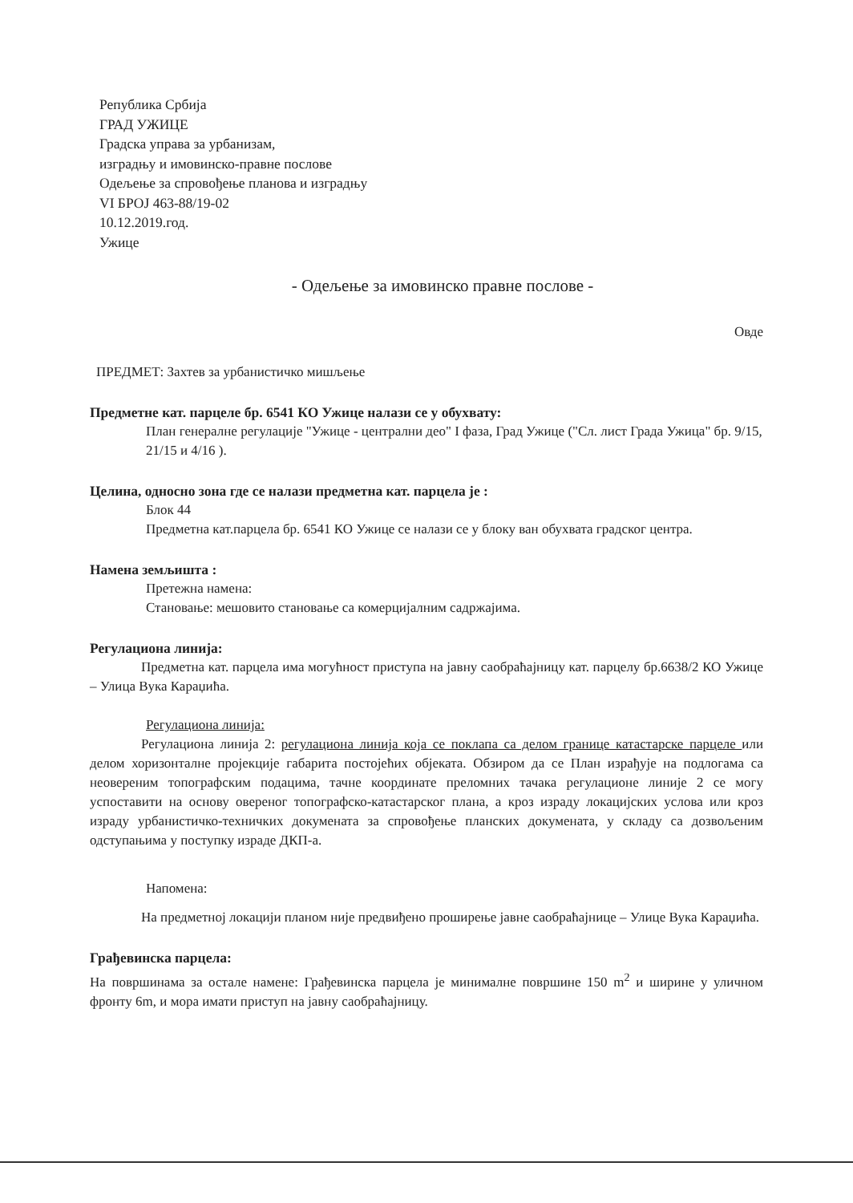Република Србија
ГРАД УЖИЦЕ
Градска управа за урбанизам,
изградњу и имовинско-правне послове
Одељење за спровођење планова и изградњу
VI БРОЈ 463-88/19-02
10.12.2019.год.
Ужице
- Одељење за имовинско правне послове -
Овде
ПРЕДМЕТ: Захтев за урбанистичко мишљење
Предметне кат. парцеле бр. 6541 КО Ужице налази се у обухвату:
План генералне регулације "Ужице - централни део" I фаза, Град Ужице ("Сл. лист Града Ужица" бр. 9/15, 21/15 и 4/16 ).
Целина, односно зона где се налази предметна кат. парцела је :
Блок 44
Предметна кат.парцела бр. 6541 КО Ужице се налази се у блоку ван обухвата градског центра.
Намена земљишта :
Претежна намена:
Становање: мешовито становање са комерцијалним садржајима.
Регулациона линија:
Предметна кат. парцела има могућност приступа на јавну саобраћајницу кат. парцелу бр.6638/2 КО Ужице – Улица Вука Караџића.
Регулациона линија:
Регулациона линија 2: регулациона линија која се поклапа са делом границе катастарске парцеле или делом хоризонталне пројекције габарита постојећих објеката. Обзиром да се План израђује на подлогама са неовереним топографским подацима, тачне координате преломних тачака регулационе линије 2 се могу успоставити на основу овереног топографско-катастарског плана, а кроз израду локацијских услова или кроз израду урбанистичко-техничких докумената за спровођење планских докумената, у складу са дозвољеним одступањима у поступку израде ДКП-а.
Напомена:
На предметној локацији планом није предвиђено проширење јавне саобраћајнице – Улице Вука Караџића.
Грађевинска парцела:
На површинама за остале намене: Грађевинска парцела је минималне површине 150 m<sup>2</sup> и ширине у уличном фронту 6m, и мора имати приступ на јавну саобраћајницу.